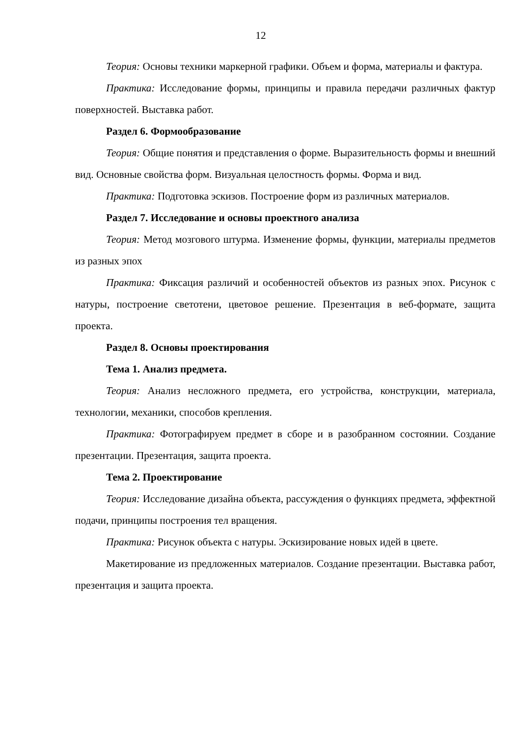12
Теория: Основы техники маркерной графики. Объем и форма, материалы и фактура.
Практика: Исследование формы, принципы и правила передачи различных фактур поверхностей. Выставка работ.
Раздел 6. Формообразование
Теория: Общие понятия и представления о форме. Выразительность формы и внешний вид. Основные свойства форм. Визуальная целостность формы. Форма и вид.
Практика: Подготовка эскизов. Построение форм из различных материалов.
Раздел 7. Исследование и основы проектного анализа
Теория: Метод мозгового штурма. Изменение формы, функции, материалы предметов из разных эпох
Практика: Фиксация различий и особенностей объектов из разных эпох. Рисунок с натуры, построение светотени, цветовое решение. Презентация в веб-формате, защита проекта.
Раздел 8. Основы проектирования
Тема 1. Анализ предмета.
Теория: Анализ несложного предмета, его устройства, конструкции, материала, технологии, механики, способов крепления.
Практика: Фотографируем предмет в сборе и в разобранном состоянии. Создание презентации. Презентация, защита проекта.
Тема 2. Проектирование
Теория: Исследование дизайна объекта, рассуждения о функциях предмета, эффектной подачи, принципы построения тел вращения.
Практика: Рисунок объекта с натуры. Эскизирование новых идей в цвете.
Макетирование из предложенных материалов. Создание презентации. Выставка работ, презентация и защита проекта.